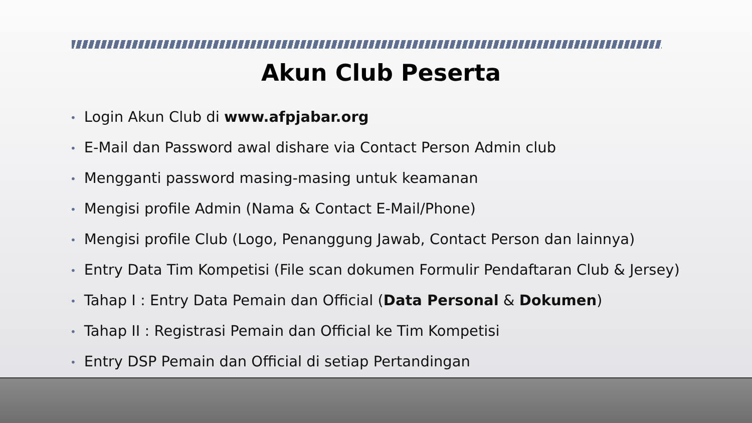Akun Club Peserta
• Login Akun Club di www.afpjabar.org
• E-Mail dan Password awal dishare via Contact Person Admin club
• Mengganti password masing-masing untuk keamanan
• Mengisi profile Admin (Nama & Contact E-Mail/Phone)
• Mengisi profile Club (Logo, Penanggung Jawab, Contact Person dan lainnya)
• Entry Data Tim Kompetisi (File scan dokumen Formulir Pendaftaran Club & Jersey)
• Tahap I : Entry Data Pemain dan Official (Data Personal & Dokumen)
• Tahap II : Registrasi Pemain dan Official ke Tim Kompetisi
• Entry DSP Pemain dan Official di setiap Pertandingan